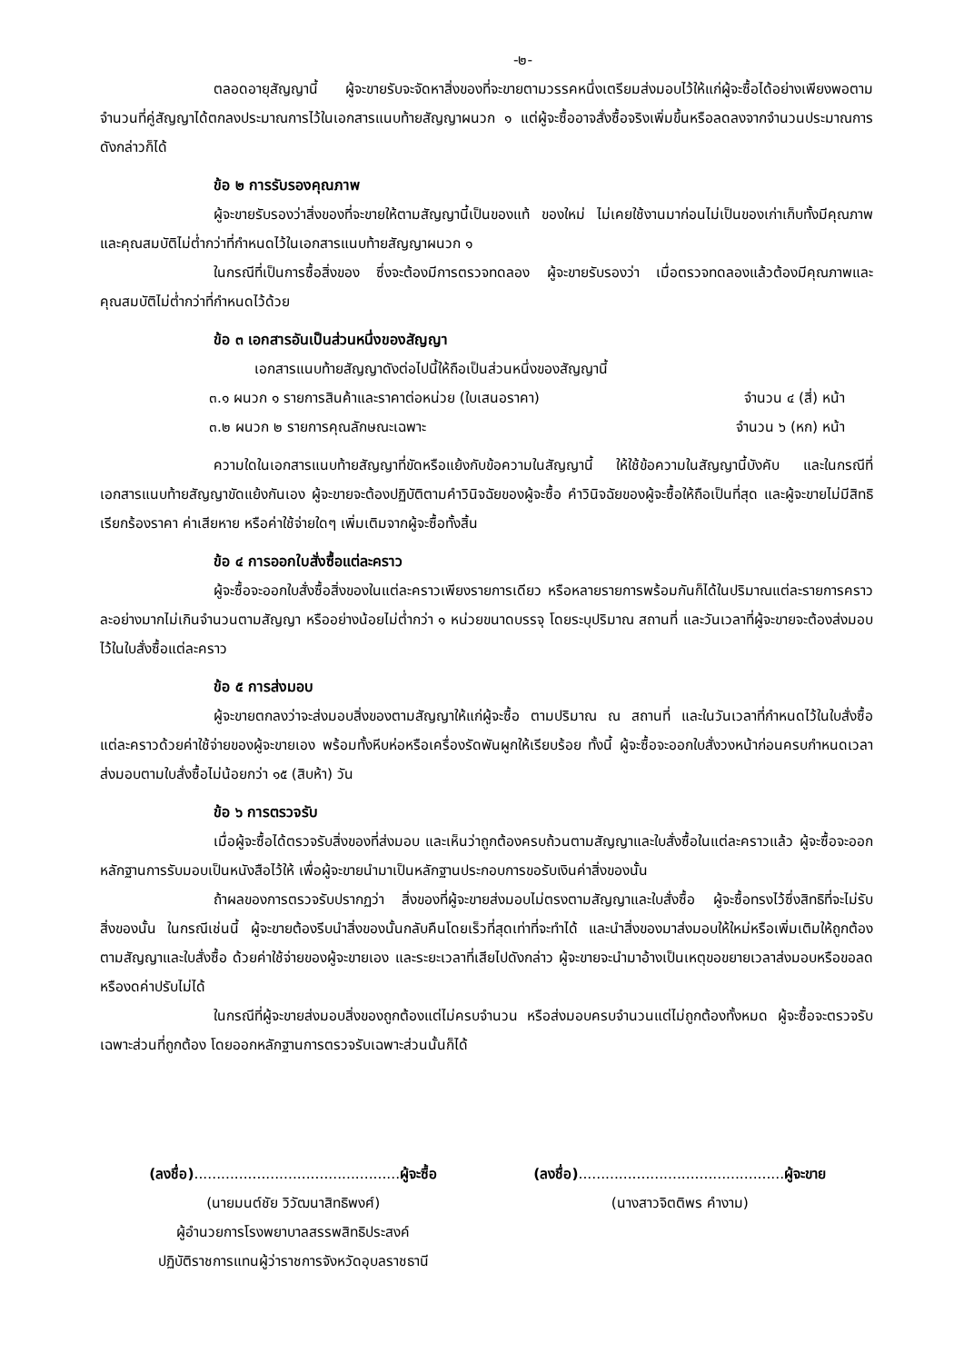-๒-
ตลอดอายุสัญญานี้ ผู้จะขายรับจะจัดหาสิ่งของที่จะขายตามวรรคหนึ่งเตรียมส่งมอบไว้ให้แก่ผู้จะซื้อได้อย่างเพียงพอตามจำนวนที่คู่สัญญาได้ตกลงประมาณการไว้ในเอกสารแนบท้ายสัญญาผนวก ๑ แต่ผู้จะซื้ออาจสั่งซื้อจริงเพิ่มขึ้นหรือลดลงจากจำนวนประมาณการดังกล่าวก็ได้
ข้อ ๒ การรับรองคุณภาพ
ผู้จะขายรับรองว่าสิ่งของที่จะขายให้ตามสัญญานี้เป็นของแท้ ของใหม่ ไม่เคยใช้งานมาก่อนไม่เป็นของเก่าเก็บทั้งมีคุณภาพ และคุณสมบัติไม่ต่ำกว่าที่กำหนดไว้ในเอกสารแนบท้ายสัญญาผนวก ๑
ในกรณีที่เป็นการซื้อสิ่งของ ซึ่งจะต้องมีการตรวจทดลอง ผู้จะขายรับรองว่า เมื่อตรวจทดลองแล้วต้องมีคุณภาพและคุณสมบัติไม่ต่ำกว่าที่กำหนดไว้ด้วย
ข้อ ๓ เอกสารอันเป็นส่วนหนึ่งของสัญญา
เอกสารแนบท้ายสัญญาดังต่อไปนี้ให้ถือเป็นส่วนหนึ่งของสัญญานี้
๓.๑ ผนวก ๑ รายการสินค้าและราคาต่อหน่วย (ใบเสนอราคา) จำนวน ๔ (สี่) หน้า
๓.๒ ผนวก ๒ รายการคุณลักษณะเฉพาะ จำนวน ๖ (หก) หน้า
ความใดในเอกสารแนบท้ายสัญญาที่ขัดหรือแย้งกับข้อความในสัญญานี้ ให้ใช้ข้อความในสัญญานี้บังคับ และในกรณีที่เอกสารแนบท้ายสัญญาขัดแย้งกันเอง ผู้จะขายจะต้องปฏิบัติตามคำวินิจฉัยของผู้จะซื้อ คำวินิจฉัยของผู้จะซื้อให้ถือเป็นที่สุด และผู้จะขายไม่มีสิทธิเรียกร้องราคา ค่าเสียหาย หรือค่าใช้จ่ายใดๆ เพิ่มเติมจากผู้จะซื้อทั้งสิ้น
ข้อ ๔ การออกใบสั่งซื้อแต่ละคราว
ผู้จะซื้อจะออกใบสั่งซื้อสิ่งของในแต่ละคราวเพียงรายการเดียว หรือหลายรายการพร้อมกันก็ได้ในปริมาณแต่ละรายการคราวละอย่างมากไม่เกินจำนวนตามสัญญา หรืออย่างน้อยไม่ต่ำกว่า ๑ หน่วยขนาดบรรจุ โดยระบุปริมาณ สถานที่ และวันเวลาที่ผู้จะขายจะต้องส่งมอบไว้ในใบสั่งซื้อแต่ละคราว
ข้อ ๕ การส่งมอบ
ผู้จะขายตกลงว่าจะส่งมอบสิ่งของตามสัญญาให้แก่ผู้จะซื้อ ตามปริมาณ ณ สถานที่ และในวันเวลาที่กำหนดไว้ในใบสั่งซื้อแต่ละคราวด้วยค่าใช้จ่ายของผู้จะขายเอง พร้อมทั้งหีบห่อหรือเครื่องรัดพันผูกให้เรียบร้อย ทั้งนี้ ผู้จะซื้อจะออกใบสั่งวงหน้าก่อนครบกำหนดเวลาส่งมอบตามใบสั่งซื้อไม่น้อยกว่า ๑๕ (สิบห้า) วัน
ข้อ ๖ การตรวจรับ
เมื่อผู้จะซื้อได้ตรวจรับสิ่งของที่ส่งมอบ และเห็นว่าถูกต้องครบถ้วนตามสัญญาและใบสั่งซื้อในแต่ละคราวแล้ว ผู้จะซื้อจะออกหลักฐานการรับมอบเป็นหนังสือไว้ให้ เพื่อผู้จะขายนำมาเป็นหลักฐานประกอบการขอรับเงินค่าสิ่งของนั้น
ถ้าผลของการตรวจรับปรากฏว่า สิ่งของที่ผู้จะขายส่งมอบไม่ตรงตามสัญญาและใบสั่งซื้อ ผู้จะซื้อทรงไว้ซึ่งสิทธิที่จะไม่รับสิ่งของนั้น ในกรณีเช่นนี้ ผู้จะขายต้องรีบนำสิ่งของนั้นกลับคืนโดยเร็วที่สุดเท่าที่จะทำได้ และนำสิ่งของมาส่งมอบให้ใหม่หรือเพิ่มเติมให้ถูกต้องตามสัญญาและใบสั่งซื้อ ด้วยค่าใช้จ่ายของผู้จะขายเอง และระยะเวลาที่เสียไปดังกล่าว ผู้จะขายจะนำมาอ้างเป็นเหตุขอขยายเวลาส่งมอบหรือขอลดหรืองดค่าปรับไม่ได้
ในกรณีที่ผู้จะขายส่งมอบสิ่งของถูกต้องแต่ไม่ครบจำนวน หรือส่งมอบครบจำนวนแต่ไม่ถูกต้องทั้งหมด ผู้จะซื้อจะตรวจรับเฉพาะส่วนที่ถูกต้อง โดยออกหลักฐานการตรวจรับเฉพาะส่วนนั้นก็ได้
(ลงชื่อ)..............................................ผู้จะซื้อ
(นายมนต์ชัย วิวัฒนาสิทธิพงศ์)
ผู้อำนวยการโรงพยาบาลสรรพสิทธิประสงค์
ปฏิบัติราชการแทนผู้ว่าราชการจังหวัดอุบลราชธานี
(ลงชื่อ)..............................................ผู้จะขาย
(นางสาวจิตติพร คำงาม)